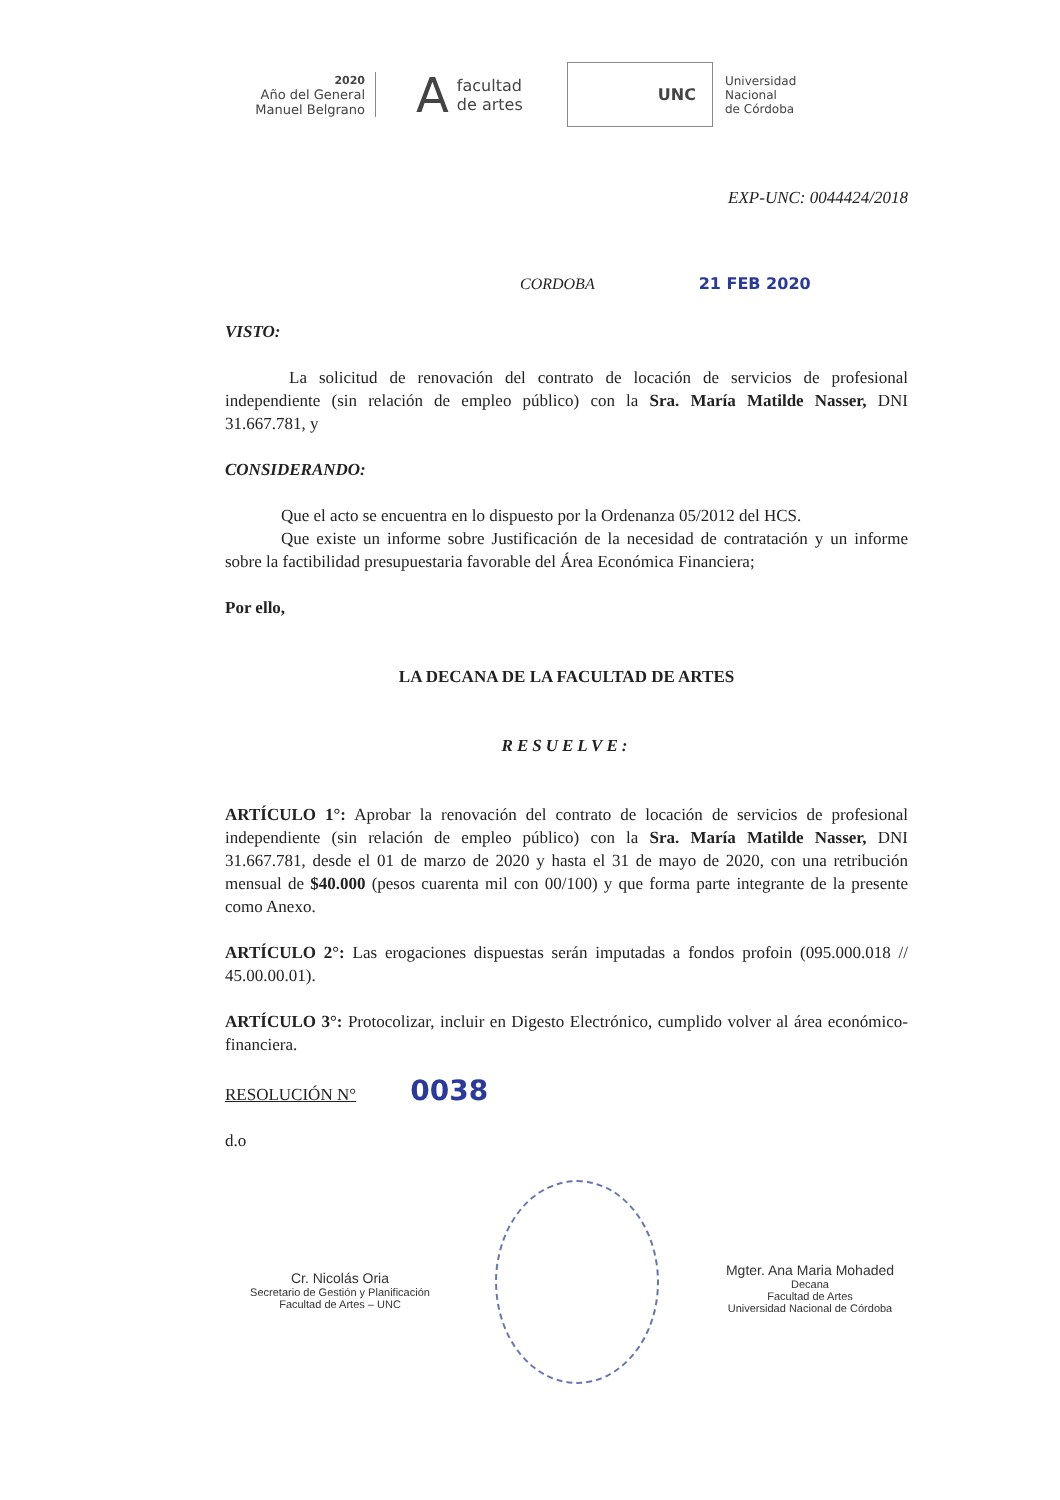2020
Año del General
Manuel Belgrano
A
facultad
de artes
UNC
Universidad
Nacional
de Córdoba
EXP-UNC: 0044424/2018
CORDOBA 21 FEB 2020
VISTO:
La solicitud de renovación del contrato de locación de servicios de profesional independiente (sin relación de empleo público) con la Sra. María Matilde Nasser, DNI 31.667.781, y
CONSIDERANDO:
Que el acto se encuentra en lo dispuesto por la Ordenanza 05/2012 del HCS.
Que existe un informe sobre Justificación de la necesidad de contratación y un informe sobre la factibilidad presupuestaria favorable del Área Económica Financiera;
Por ello,
LA DECANA DE LA FACULTAD DE ARTES
RESUELVE:
ARTÍCULO 1°: Aprobar la renovación del contrato de locación de servicios de profesional independiente (sin relación de empleo público) con la Sra. María Matilde Nasser, DNI 31.667.781, desde el 01 de marzo de 2020 y hasta el 31 de mayo de 2020, con una retribución mensual de $40.000 (pesos cuarenta mil con 00/100) y que forma parte integrante de la presente como Anexo.
ARTÍCULO 2°: Las erogaciones dispuestas serán imputadas a fondos profoin (095.000.018 // 45.00.00.01).
ARTÍCULO 3°: Protocolizar, incluir en Digesto Electrónico, cumplido volver al área económico-financiera.
RESOLUCIÓN N° 0038
d.o
Cr. Nicolás Oria
Secretario de Gestión y Planificación
Facultad de Artes – UNC
Mgter. Ana Maria Mohaded
Decana
Facultad de Artes
Universidad Nacional de Córdoba